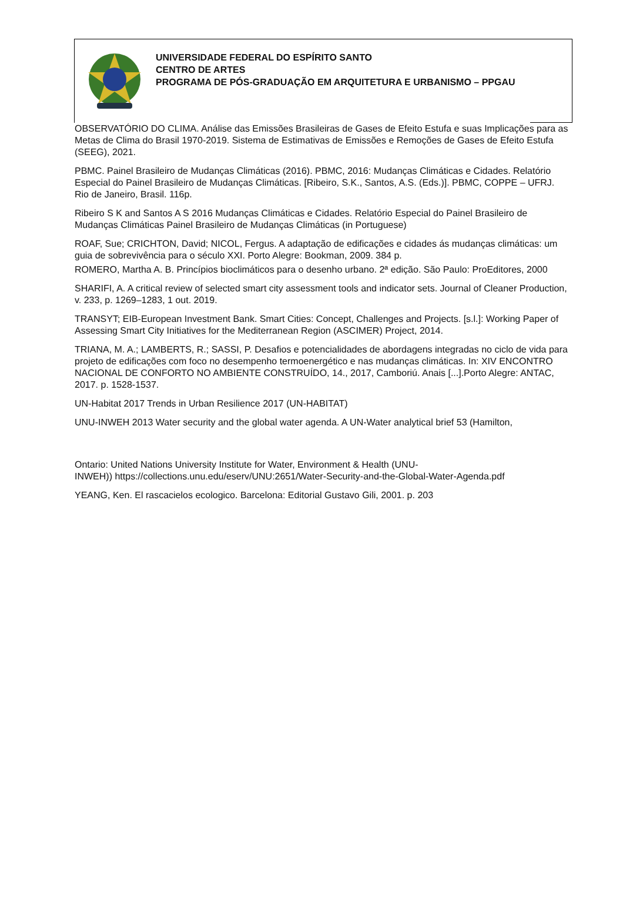UNIVERSIDADE FEDERAL DO ESPÍRITO SANTO
CENTRO DE ARTES
PROGRAMA DE PÓS-GRADUAÇÃO EM ARQUITETURA E URBANISMO – PPGAU
OBSERVATÓRIO DO CLIMA. Análise das Emissões Brasileiras de Gases de Efeito Estufa e suas Implicações para as Metas de Clima do Brasil 1970-2019. Sistema de Estimativas de Emissões e Remoções de Gases de Efeito Estufa (SEEG), 2021.
PBMC. Painel Brasileiro de Mudanças Climáticas (2016). PBMC, 2016: Mudanças Climáticas e Cidades. Relatório Especial do Painel Brasileiro de Mudanças Climáticas. [Ribeiro, S.K., Santos, A.S. (Eds.)]. PBMC, COPPE – UFRJ. Rio de Janeiro, Brasil. 116p.
Ribeiro S K and Santos A S 2016 Mudanças Climáticas e Cidades. Relatório Especial do Painel Brasileiro de Mudanças Climáticas Painel Brasileiro de Mudanças Climáticas (in Portuguese)
ROAF, Sue; CRICHTON, David; NICOL, Fergus. A adaptação de edificações e cidades ás mudanças climáticas: um guia de sobrevivência para o século XXI. Porto Alegre: Bookman, 2009. 384 p.
ROMERO, Martha A. B. Princípios bioclimáticos para o desenho urbano. 2ª edição. São Paulo: ProEditores, 2000
SHARIFI, A. A critical review of selected smart city assessment tools and indicator sets. Journal of Cleaner Production, v. 233, p. 1269–1283, 1 out. 2019.
TRANSYT; EIB-European Investment Bank. Smart Cities: Concept, Challenges and Projects. [s.l.]: Working Paper of Assessing Smart City Initiatives for the Mediterranean Region (ASCIMER) Project, 2014.
TRIANA, M. A.; LAMBERTS, R.; SASSI, P. Desafios e potencialidades de abordagens integradas no ciclo de vida para projeto de edificações com foco no desempenho termoenergético e nas mudanças climáticas. In: XIV ENCONTRO NACIONAL DE CONFORTO NO AMBIENTE CONSTRUÍDO, 14., 2017, Camboriú. Anais [...].Porto Alegre: ANTAC, 2017. p. 1528-1537.
UN-Habitat 2017 Trends in Urban Resilience 2017 (UN-HABITAT)
UNU-INWEH 2013 Water security and the global water agenda. A UN-Water analytical brief 53 (Hamilton,
Ontario: United Nations University Institute for Water, Environment & Health (UNU-
INWEH)) https://collections.unu.edu/eserv/UNU:2651/Water-Security-and-the-Global-Water-Agenda.pdf
YEANG, Ken. El rascacielos ecologico. Barcelona: Editorial Gustavo Gili, 2001. p. 203